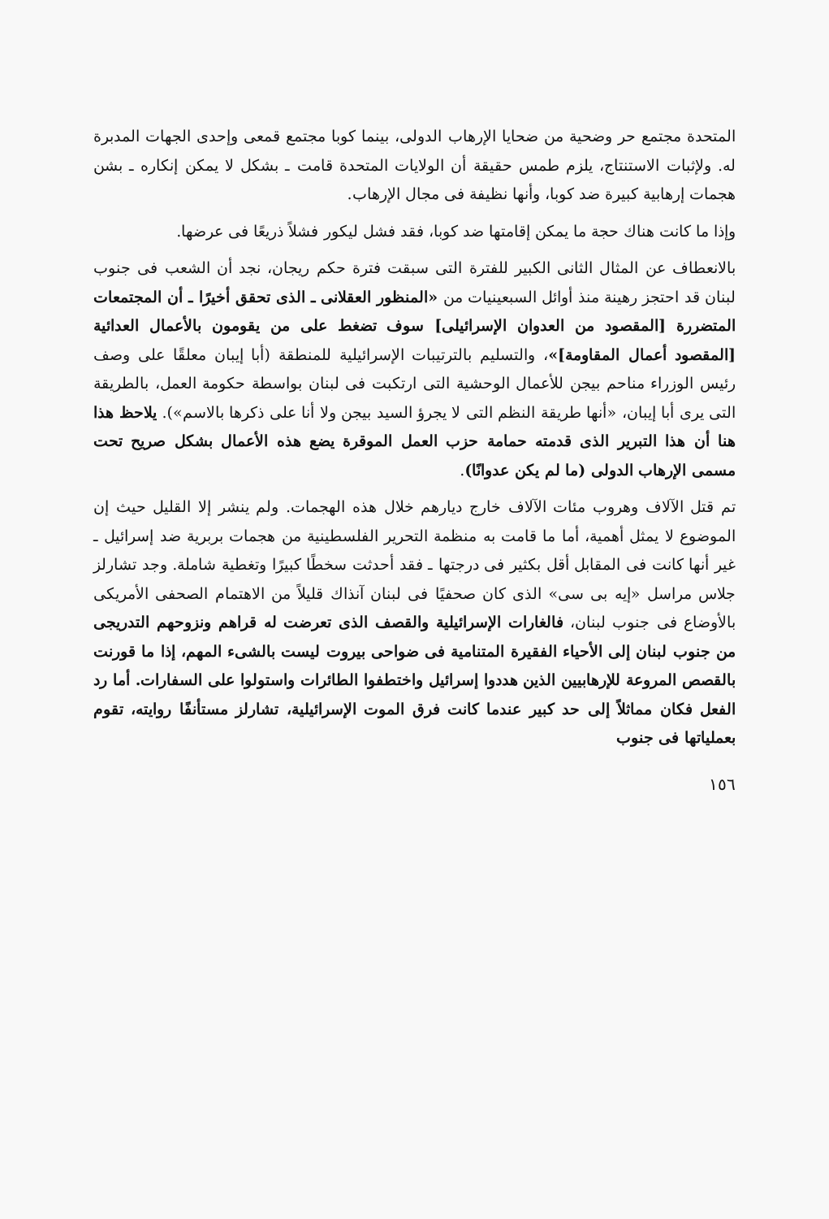المتحدة مجتمع حر وضحية من ضحايا الإرهاب الدولى، بينما كوبا مجتمع قمعى وإحدى الجهات المدبرة له. ولإثبات الاستنتاج، يلزم طمس حقيقة أن الولايات المتحدة قامت ـ بشكل لا يمكن إنكاره ـ بشن هجمات إرهابية كبيرة ضد كوبا، وأنها نظيفة فى مجال الإرهاب.
وإذا ما كانت هناك حجة ما يمكن إقامتها ضد كوبا، فقد فشل ليكور فشلاً ذريعًا فى عرضها.
بالانعطاف عن المثال الثانى الكبير للفترة التى سبقت فترة حكم ريجان، نجد أن الشعب فى جنوب لبنان قد احتجز رهينة منذ أوائل السبعينيات من «المنظور العقلانى ـ الذى تحقق أخيرًا ـ أن المجتمعات المتضررة [المقصود من العدوان الإسرائيلى] سوف تضغط على من يقومون بالأعمال العدائية [المقصود أعمال المقاومة]»، والتسليم بالترتيبات الإسرائيلية للمنطقة (أبا إيبان معلقًا على وصف رئيس الوزراء مناحم بيجن للأعمال الوحشية التى ارتكبت فى لبنان بواسطة حكومة العمل، بالطريقة التى يرى أبا إيبان، «أنها طريقة النظم التى لا يجرؤ السيد بيجن ولا أنا على ذكرها بالاسم»). يلاحظ هذا هنا أن هذا التبرير الذى قدمته حمامة حزب العمل الموقرة يضع هذه الأعمال بشكل صريح تحت مسمى الإرهاب الدولى (ما لم يكن عدوانًا).
تم قتل الآلاف وهروب مئات الآلاف خارج ديارهم خلال هذه الهجمات. ولم ينشر إلا القليل حيث إن الموضوع لا يمثل أهمية، أما ما قامت به منظمة التحرير الفلسطينية من هجمات بربرية ضد إسرائيل ـ غير أنها كانت فى المقابل أقل بكثير فى درجتها ـ فقد أحدثت سخطًا كبيرًا وتغطية شاملة. وجد تشارلز جلاس مراسل «إيه بى سى» الذى كان صحفيًا فى لبنان آنذاك قليلاً من الاهتمام الصحفى الأمريكى بالأوضاع فى جنوب لبنان، فالغارات الإسرائيلية والقصف الذى تعرضت له قراهم ونزوحهم التدريجى من جنوب لبنان إلى الأحياء الفقيرة المتنامية فى ضواحى بيروت ليست بالشىء المهم، إذا ما قورنت بالقصص المروعة للإرهابيين الذين هددوا إسرائيل واختطفوا الطائرات واستولوا على السفارات. أما رد الفعل فكان مماثلاً إلى حد كبير عندما كانت فرق الموت الإسرائيلية، تشارلز مستأنفًا روايته، تقوم بعملياتها فى جنوب
١٥٦